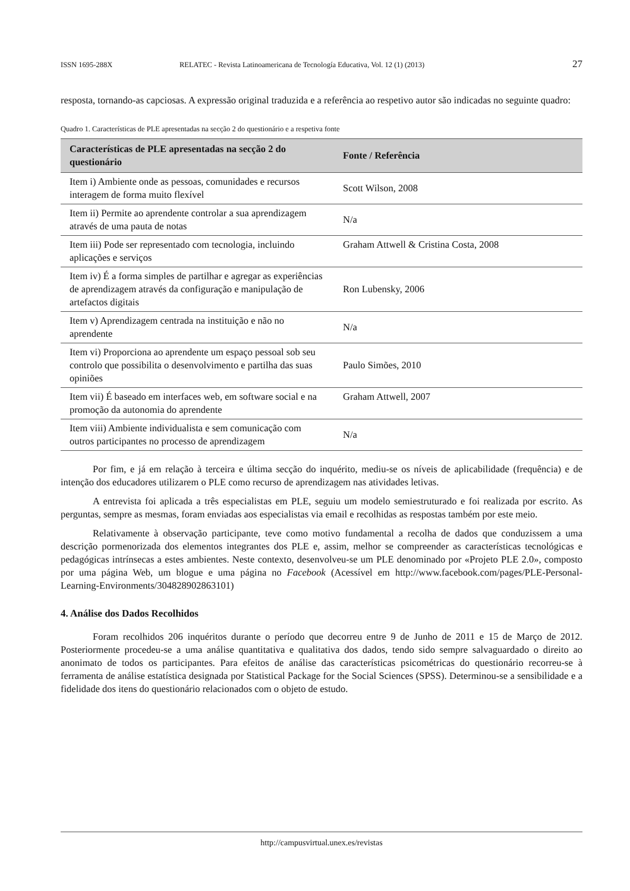ISSN 1695-288X RELATEC - Revista Latinoamericana de Tecnología Educativa, Vol. 12 (1) (2013) 27
resposta, tornando-as capciosas. A expressão original traduzida e a referência ao respetivo autor são indicadas no seguinte quadro:
Quadro 1. Características de PLE apresentadas na secção 2 do questionário e a respetiva fonte
| Características de PLE apresentadas na secção 2 do questionário | Fonte / Referência |
| --- | --- |
| Item i) Ambiente onde as pessoas, comunidades e recursos interagem de forma muito flexível | Scott Wilson, 2008 |
| Item ii) Permite ao aprendente controlar a sua aprendizagem através de uma pauta de notas | N/a |
| Item iii) Pode ser representado com tecnologia, incluindo aplicações e serviços | Graham Attwell & Cristina Costa, 2008 |
| Item iv) É a forma simples de partilhar e agregar as experiências de aprendizagem através da configuração e manipulação de artefactos digitais | Ron Lubensky, 2006 |
| Item v) Aprendizagem centrada na instituição e não no aprendente | N/a |
| Item vi) Proporciona ao aprendente um espaço pessoal sob seu controlo que possibilita o desenvolvimento e partilha das suas opiniões | Paulo Simões, 2010 |
| Item vii) É baseado em interfaces web, em software social e na promoção da autonomia do aprendente | Graham Attwell, 2007 |
| Item viii) Ambiente individualista e sem comunicação com outros participantes no processo de aprendizagem | N/a |
Por fim, e já em relação à terceira e última secção do inquérito, mediu-se os níveis de aplicabilidade (frequência) e de intenção dos educadores utilizarem o PLE como recurso de aprendizagem nas atividades letivas.
A entrevista foi aplicada a três especialistas em PLE, seguiu um modelo semiestruturado e foi realizada por escrito. As perguntas, sempre as mesmas, foram enviadas aos especialistas via email e recolhidas as respostas também por este meio.
Relativamente à observação participante, teve como motivo fundamental a recolha de dados que conduzissem a uma descrição pormenorizada dos elementos integrantes dos PLE e, assim, melhor se compreender as características tecnológicas e pedagógicas intrínsecas a estes ambientes. Neste contexto, desenvolveu-se um PLE denominado por «Projeto PLE 2.0», composto por uma página Web, um blogue e uma página no Facebook (Acessível em http://www.facebook.com/pages/PLE-Personal-Learning-Environments/304828902863101)
4. Análise dos Dados Recolhidos
Foram recolhidos 206 inquéritos durante o período que decorreu entre 9 de Junho de 2011 e 15 de Março de 2012. Posteriormente procedeu-se a uma análise quantitativa e qualitativa dos dados, tendo sido sempre salvaguardado o direito ao anonimato de todos os participantes. Para efeitos de análise das características psicométricas do questionário recorreu-se à ferramenta de análise estatística designada por Statistical Package for the Social Sciences (SPSS). Determinou-se a sensibilidade e a fidelidade dos itens do questionário relacionados com o objeto de estudo.
http://campusvirtual.unex.es/revistas